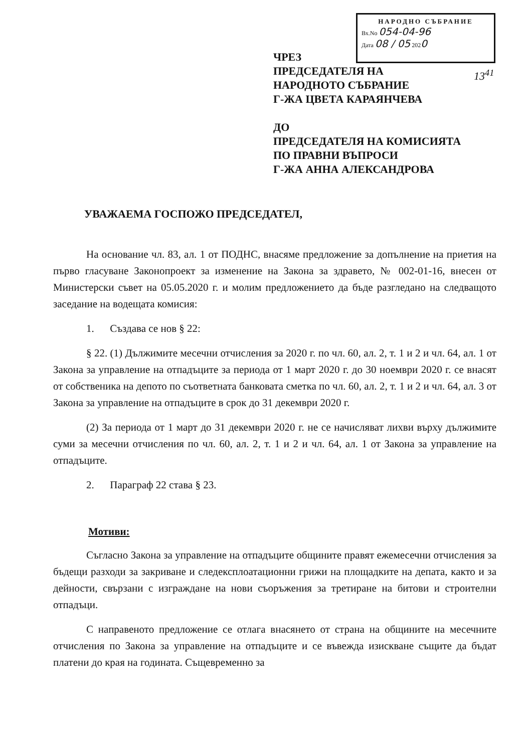НАРОДНО СЪБРАНИЕ
Вх.No 054-04-96
Дата 08 / 05 2020
ЧРЕЗ
ПРЕДСЕДАТЕЛЯ НА
НАРОДНОТО СЪБРАНИЕ
Г-ЖА ЦВЕТА КАРАЯНЧЕВА
ДО
ПРЕДСЕДАТЕЛЯ НА КОМИСИЯТА
ПО ПРАВНИ ВЪПРОСИ
Г-ЖА АННА АЛЕКСАНДРОВА
13<sup>41</sup>
УВАЖАЕМА ГОСПОЖО ПРЕДСЕДАТЕЛ,
На основание чл. 83, ал. 1 от ПОДНС, внасяме предложение за допълнение на приетия на първо гласуване Законопроект за изменение на Закона за здравето, № 002-01-16, внесен от Министерски съвет на 05.05.2020 г. и молим предложението да бъде разгледано на следващото заседание на водещата комисия:
1. Създава се нов § 22:
§ 22. (1) Дължимите месечни отчисления за 2020 г. по чл. 60, ал. 2, т. 1 и 2 и чл. 64, ал. 1 от Закона за управление на отпадъците за периода от 1 март 2020 г. до 30 ноември 2020 г. се внасят от собственика на депото по съответната банковата сметка по чл. 60, ал. 2, т. 1 и 2 и чл. 64, ал. 3 от Закона за управление на отпадъците в срок до 31 декември 2020 г.
(2) За периода от 1 март до 31 декември 2020 г. не се начисляват лихви върху дължимите суми за месечни отчисления по чл. 60, ал. 2, т. 1 и 2 и чл. 64, ал. 1 от Закона за управление на отпадъците.
2. Параграф 22 става § 23.
Мотиви:
Съгласно Закона за управление на отпадъците общините правят ежемесечни отчисления за бъдещи разходи за закриване и следексплоатационни грижи на площадките на депата, както и за дейности, свързани с изграждане на нови съоръжения за третиране на битови и строителни отпадъци.
С направеното предложение се отлага внасянето от страна на общините на месечните отчисления по Закона за управление на отпадъците и се въвежда изискване същите да бъдат платени до края на годината. Същевременно за